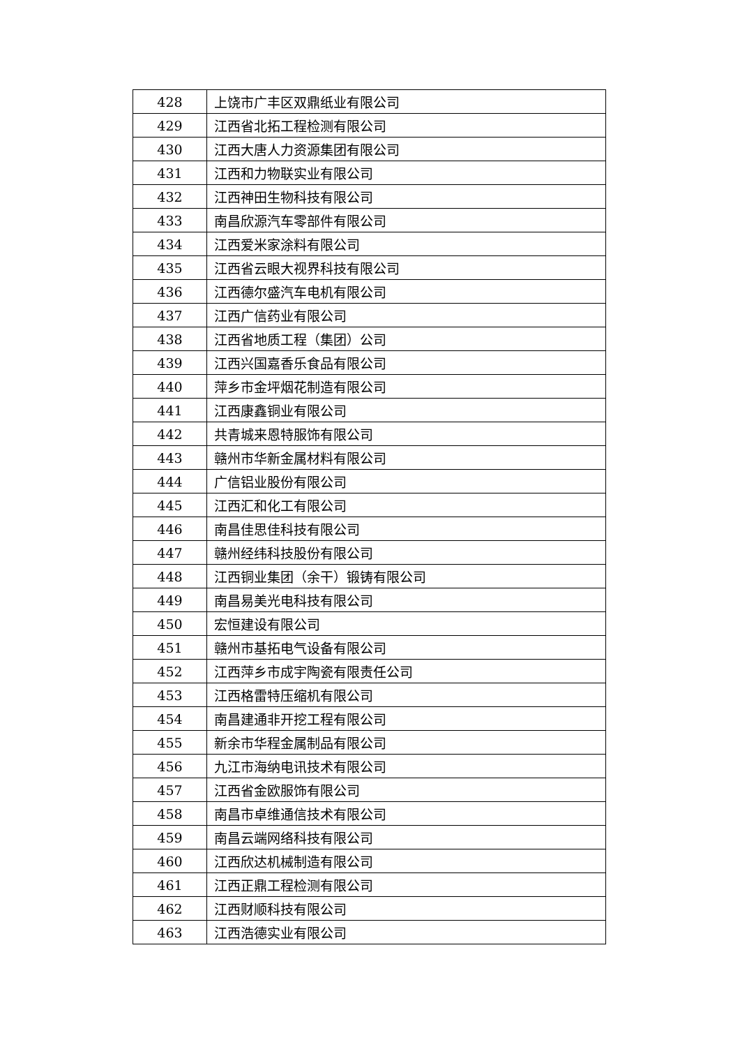| 428 | 上饶市广丰区双鼎纸业有限公司 |
| 429 | 江西省北拓工程检测有限公司 |
| 430 | 江西大唐人力资源集团有限公司 |
| 431 | 江西和力物联实业有限公司 |
| 432 | 江西神田生物科技有限公司 |
| 433 | 南昌欣源汽车零部件有限公司 |
| 434 | 江西爱米家涂料有限公司 |
| 435 | 江西省云眼大视界科技有限公司 |
| 436 | 江西德尔盛汽车电机有限公司 |
| 437 | 江西广信药业有限公司 |
| 438 | 江西省地质工程（集团）公司 |
| 439 | 江西兴国嘉香乐食品有限公司 |
| 440 | 萍乡市金坪烟花制造有限公司 |
| 441 | 江西康鑫铜业有限公司 |
| 442 | 共青城来恩特服饰有限公司 |
| 443 | 赣州市华新金属材料有限公司 |
| 444 | 广信铝业股份有限公司 |
| 445 | 江西汇和化工有限公司 |
| 446 | 南昌佳思佳科技有限公司 |
| 447 | 赣州经纬科技股份有限公司 |
| 448 | 江西铜业集团（余干）锻铸有限公司 |
| 449 | 南昌易美光电科技有限公司 |
| 450 | 宏恒建设有限公司 |
| 451 | 赣州市基拓电气设备有限公司 |
| 452 | 江西萍乡市成宇陶瓷有限责任公司 |
| 453 | 江西格雷特压缩机有限公司 |
| 454 | 南昌建通非开挖工程有限公司 |
| 455 | 新余市华程金属制品有限公司 |
| 456 | 九江市海纳电讯技术有限公司 |
| 457 | 江西省金欧服饰有限公司 |
| 458 | 南昌市卓维通信技术有限公司 |
| 459 | 南昌云端网络科技有限公司 |
| 460 | 江西欣达机械制造有限公司 |
| 461 | 江西正鼎工程检测有限公司 |
| 462 | 江西财顺科技有限公司 |
| 463 | 江西浩德实业有限公司 |